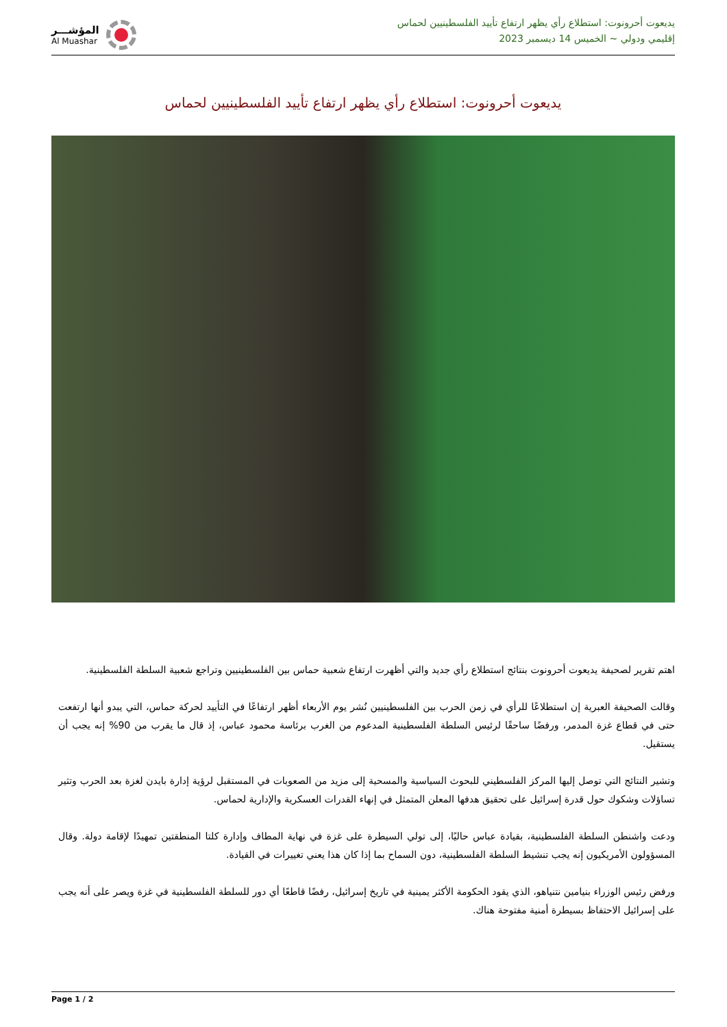يديعوت أحرونوت: استطلاع رأي يظهر ارتفاع تأييد الفلسطينيين لحماس
إقليمي ودولي ~ الخميس 14 ديسمبر 2023
المؤشـــر
Al Muashar
يديعوت أحرونوت: استطلاع رأي يظهر ارتفاع تأييد الفلسطينيين لحماس
اهتم تقرير لصحيفة يديعوت أحرونوت بنتائج استطلاع رأي جديد والتي أظهرت ارتفاع شعبية حماس بين الفلسطينيين وتراجع شعبية السلطة الفلسطينية.
وقالت الصحيفة العبرية إن استطلاعًا للرأي في زمن الحرب بين الفلسطينيين نُشر يوم الأربعاء أظهر ارتفاعًا في التأييد لحركة حماس، التي يبدو أنها ارتفعت حتى في قطاع غزة المدمر، ورفضًا ساحقًا لرئيس السلطة الفلسطينية المدعوم من الغرب برئاسة محمود عباس، إذ قال ما يقرب من 90% إنه يجب أن يستقيل.
وتشير النتائج التي توصل إليها المركز الفلسطيني للبحوث السياسية والمسحية إلى مزيد من الصعوبات في المستقبل لرؤية إدارة بايدن لغزة بعد الحرب وتثير تساؤلات وشكوك حول قدرة إسرائيل على تحقيق هدفها المعلن المتمثل في إنهاء القدرات العسكرية والإدارية لحماس.
ودعت واشنطن السلطة الفلسطينية، بقيادة عباس حاليًا، إلى تولي السيطرة على غزة في نهاية المطاف وإدارة كلتا المنطقتين تمهيدًا لإقامة دولة. وقال المسؤولون الأمريكيون إنه يجب تنشيط السلطة الفلسطينية، دون السماح بما إذا كان هذا يعني تغييرات في القيادة.
ورفض رئيس الوزراء بنيامين نتنياهو، الذي يقود الحكومة الأكثر يمينية في تاريخ إسرائيل، رفضًا قاطعًا أي دور للسلطة الفلسطينية في غزة ويصر على أنه يجب على إسرائيل الاحتفاظ بسيطرة أمنية مفتوحة هناك.
Page 1 / 2